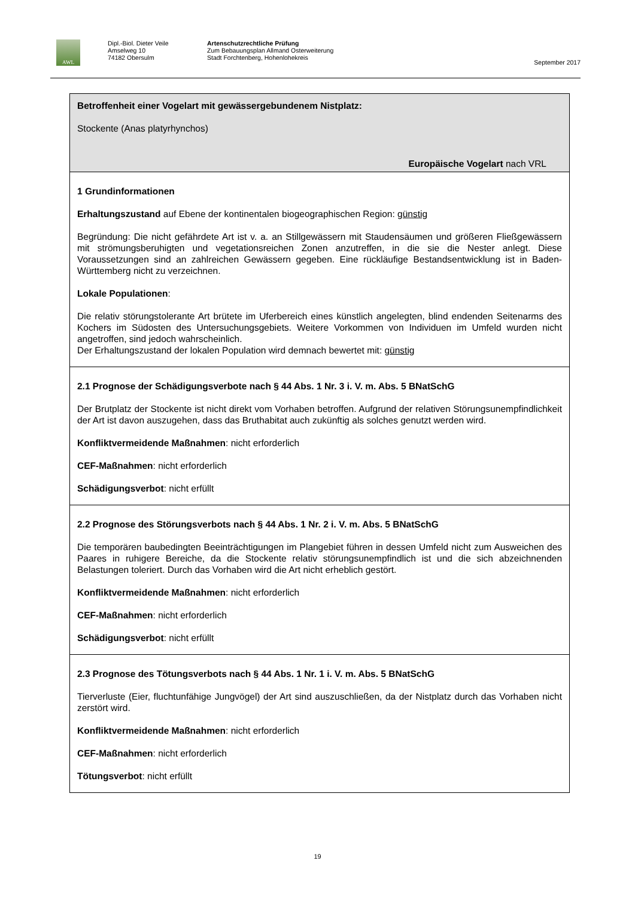AWL
Dipl.-Biol. Dieter Veile
Amselweg 10
74182 Obersulm
Artenschutzrechtliche Prüfung
Zum Bebauungsplan Allmand Osterweiterung
Stadt Forchtenberg, Hohenlohekreis
September 2017
| Betroffenheit einer Vogelart mit gewässergebundenem Nistplatz: Stockente (Anas platyrhynchos) Europäische Vogelart nach VRL |
| 1 Grundinformationen Erhaltungszustand auf Ebene der kontinentalen biogeographischen Region: günstig Begründung: Die nicht gefährdete Art ist v. a. an Stillgewässern mit Staudensäumen und größeren Fließgewässern mit strömungsberuhigten und vegetationsreichen Zonen anzutreffen, in die sie die Nester anlegt. Diese Voraussetzungen sind an zahlreichen Gewässern gegeben. Eine rückläufige Bestandsentwicklung ist in Baden-Württemberg nicht zu verzeichnen. Lokale Populationen : Die relativ störungstolerante Art brütete im Uferbereich eines künstlich angelegten, blind endenden Seitenarms des Kochers im Südosten des Untersuchungsgebiets. Weitere Vorkommen von Individuen im Umfeld wurden nicht angetroffen, sind jedoch wahrscheinlich. Der Erhaltungszustand der lokalen Population wird demnach bewertet mit: günstig |
| 2.1 Prognose der Schädigungsverbote nach § 44 Abs. 1 Nr. 3 i. V. m. Abs. 5 BNatSchG Der Brutplatz der Stockente ist nicht direkt vom Vorhaben betroffen. Aufgrund der relativen Störungsunempfindlichkeit der Art ist davon auszugehen, dass das Bruthabitat auch zukünftig als solches genutzt werden wird. Konfliktvermeidende Maßnahmen : nicht erforderlich CEF-Maßnahmen : nicht erforderlich Schädigungsverbot : nicht erfüllt |
| 2.2 Prognose des Störungsverbots nach § 44 Abs. 1 Nr. 2 i. V. m. Abs. 5 BNatSchG Die temporären baubedingten Beeinträchtigungen im Plangebiet führen in dessen Umfeld nicht zum Ausweichen des Paares in ruhigere Bereiche, da die Stockente relativ störungsunempfindlich ist und die sich abzeichnenden Belastungen toleriert. Durch das Vorhaben wird die Art nicht erheblich gestört. Konfliktvermeidende Maßnahmen : nicht erforderlich CEF-Maßnahmen : nicht erforderlich Schädigungsverbot : nicht erfüllt |
| 2.3 Prognose des Tötungsverbots nach § 44 Abs. 1 Nr. 1 i. V. m. Abs. 5 BNatSchG Tierverluste (Eier, fluchtunfähige Jungvögel) der Art sind auszuschließen, da der Nistplatz durch das Vorhaben nicht zerstört wird. Konfliktvermeidende Maßnahmen : nicht erforderlich CEF-Maßnahmen : nicht erforderlich Tötungsverbot : nicht erfüllt |
19